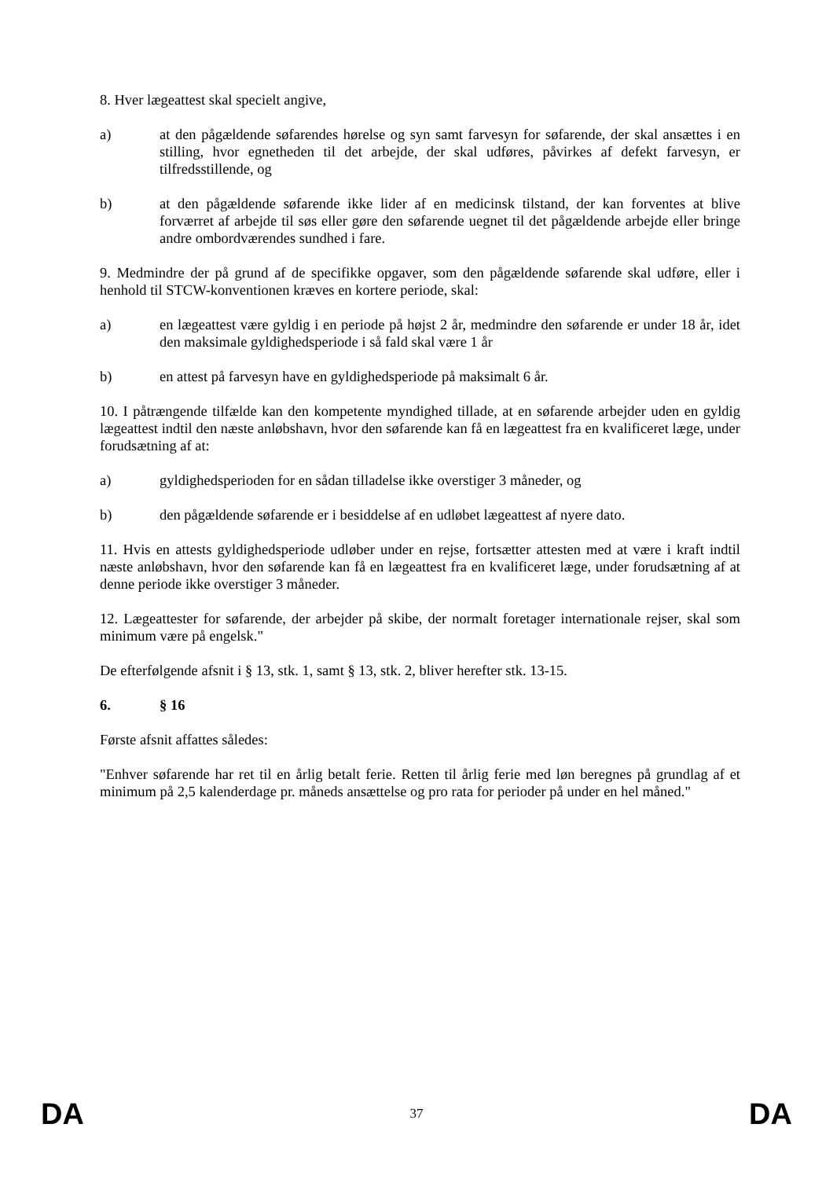8. Hver lægeattest skal specielt angive,
a) at den pågældende søfarendes hørelse og syn samt farvesyn for søfarende, der skal ansættes i en stilling, hvor egnetheden til det arbejde, der skal udføres, påvirkes af defekt farvesyn, er tilfredsstillende, og
b) at den pågældende søfarende ikke lider af en medicinsk tilstand, der kan forventes at blive forværret af arbejde til søs eller gøre den søfarende uegnet til det pågældende arbejde eller bringe andre ombordværendes sundhed i fare.
9. Medmindre der på grund af de specifikke opgaver, som den pågældende søfarende skal udføre, eller i henhold til STCW-konventionen kræves en kortere periode, skal:
a) en lægeattest være gyldig i en periode på højst 2 år, medmindre den søfarende er under 18 år, idet den maksimale gyldighedsperiode i så fald skal være 1 år
b) en attest på farvesyn have en gyldighedsperiode på maksimalt 6 år.
10. I påtrængende tilfælde kan den kompetente myndighed tillade, at en søfarende arbejder uden en gyldig lægeattest indtil den næste anløbshavn, hvor den søfarende kan få en lægeattest fra en kvalificeret læge, under forudsætning af at:
a) gyldighedsperioden for en sådan tilladelse ikke overstiger 3 måneder, og
b) den pågældende søfarende er i besiddelse af en udløbet lægeattest af nyere dato.
11. Hvis en attests gyldighedsperiode udløber under en rejse, fortsætter attesten med at være i kraft indtil næste anløbshavn, hvor den søfarende kan få en lægeattest fra en kvalificeret læge, under forudsætning af at denne periode ikke overstiger 3 måneder.
12. Lægeattester for søfarende, der arbejder på skibe, der normalt foretager internationale rejser, skal som minimum være på engelsk."
De efterfølgende afsnit i § 13, stk. 1, samt § 13, stk. 2, bliver herefter stk. 13-15.
6. § 16
Første afsnit affattes således:
"Enhver søfarende har ret til en årlig betalt ferie. Retten til årlig ferie med løn beregnes på grundlag af et minimum på 2,5 kalenderdage pr. måneds ansættelse og pro rata for perioder på under en hel måned."
DA 37 DA